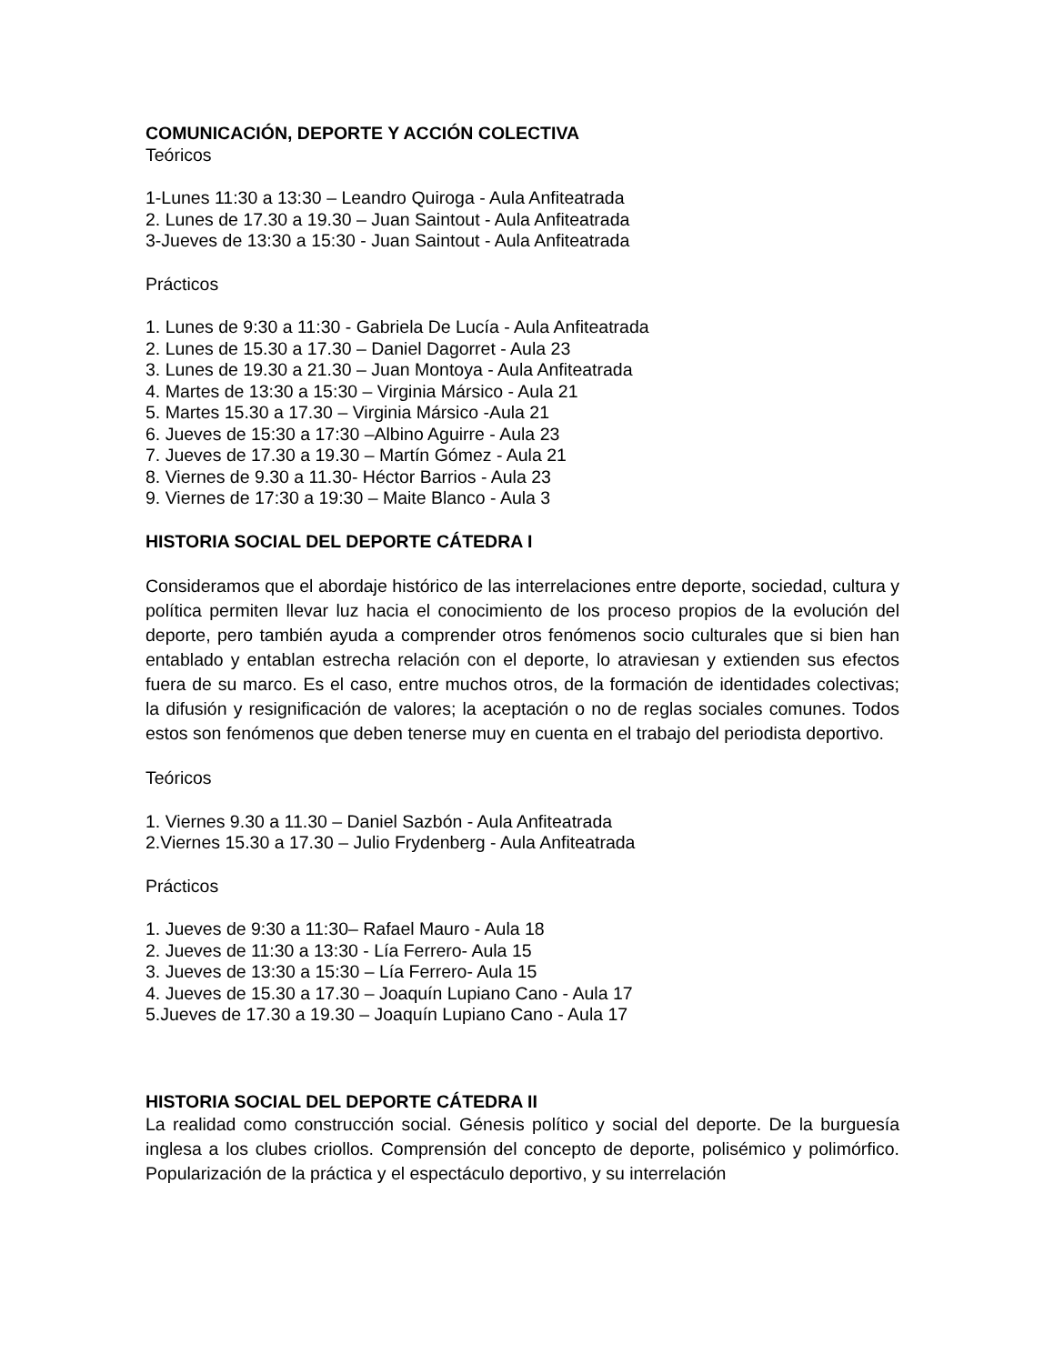COMUNICACIÓN, DEPORTE Y ACCIÓN COLECTIVA
Teóricos
1-Lunes 11:30 a 13:30 – Leandro Quiroga - Aula Anfiteatrada
2. Lunes de 17.30 a 19.30 – Juan Saintout - Aula Anfiteatrada
3-Jueves de 13:30 a 15:30 - Juan Saintout - Aula Anfiteatrada
Prácticos
1. Lunes de 9:30 a 11:30 - Gabriela De Lucía - Aula Anfiteatrada
2. Lunes de 15.30 a 17.30 – Daniel Dagorret - Aula 23
3. Lunes de 19.30 a 21.30 – Juan Montoya - Aula Anfiteatrada
4. Martes de 13:30 a 15:30 – Virginia Mársico - Aula 21
5. Martes 15.30 a 17.30 – Virginia Mársico -Aula 21
6. Jueves de 15:30 a 17:30 –Albino Aguirre - Aula 23
7. Jueves de 17.30 a 19.30 – Martín Gómez - Aula 21
8. Viernes de 9.30 a 11.30- Héctor Barrios - Aula 23
9. Viernes de 17:30 a 19:30 – Maite Blanco - Aula 3
HISTORIA SOCIAL DEL DEPORTE CÁTEDRA I
Consideramos que el abordaje histórico de las interrelaciones entre deporte, sociedad, cultura y política permiten llevar luz hacia el conocimiento de los proceso propios de la evolución del deporte, pero también ayuda a comprender otros fenómenos socio culturales que si bien han entablado y entablan estrecha relación con el deporte, lo atraviesan y extienden sus efectos fuera de su marco. Es el caso, entre muchos otros, de la formación de identidades colectivas; la difusión y resignificación de valores; la aceptación o no de reglas sociales comunes. Todos estos son fenómenos que deben tenerse muy en cuenta en el trabajo del periodista deportivo.
Teóricos
1. Viernes 9.30 a 11.30 – Daniel Sazbón - Aula Anfiteatrada
2.Viernes 15.30 a 17.30 – Julio Frydenberg - Aula Anfiteatrada
Prácticos
1. Jueves de 9:30 a 11:30– Rafael Mauro - Aula 18
2. Jueves de 11:30 a 13:30 - Lía Ferrero- Aula 15
3. Jueves de 13:30 a 15:30 – Lía Ferrero- Aula 15
4. Jueves de 15.30 a 17.30 – Joaquín Lupiano Cano - Aula 17
5.Jueves de 17.30 a 19.30 – Joaquín Lupiano Cano - Aula 17
HISTORIA SOCIAL DEL DEPORTE CÁTEDRA II
La realidad como construcción social. Génesis político y social del deporte. De la burguesía inglesa a los clubes criollos. Comprensión del concepto de deporte, polisémico y polimórfico. Popularización de la práctica y el espectáculo deportivo, y su interrelación